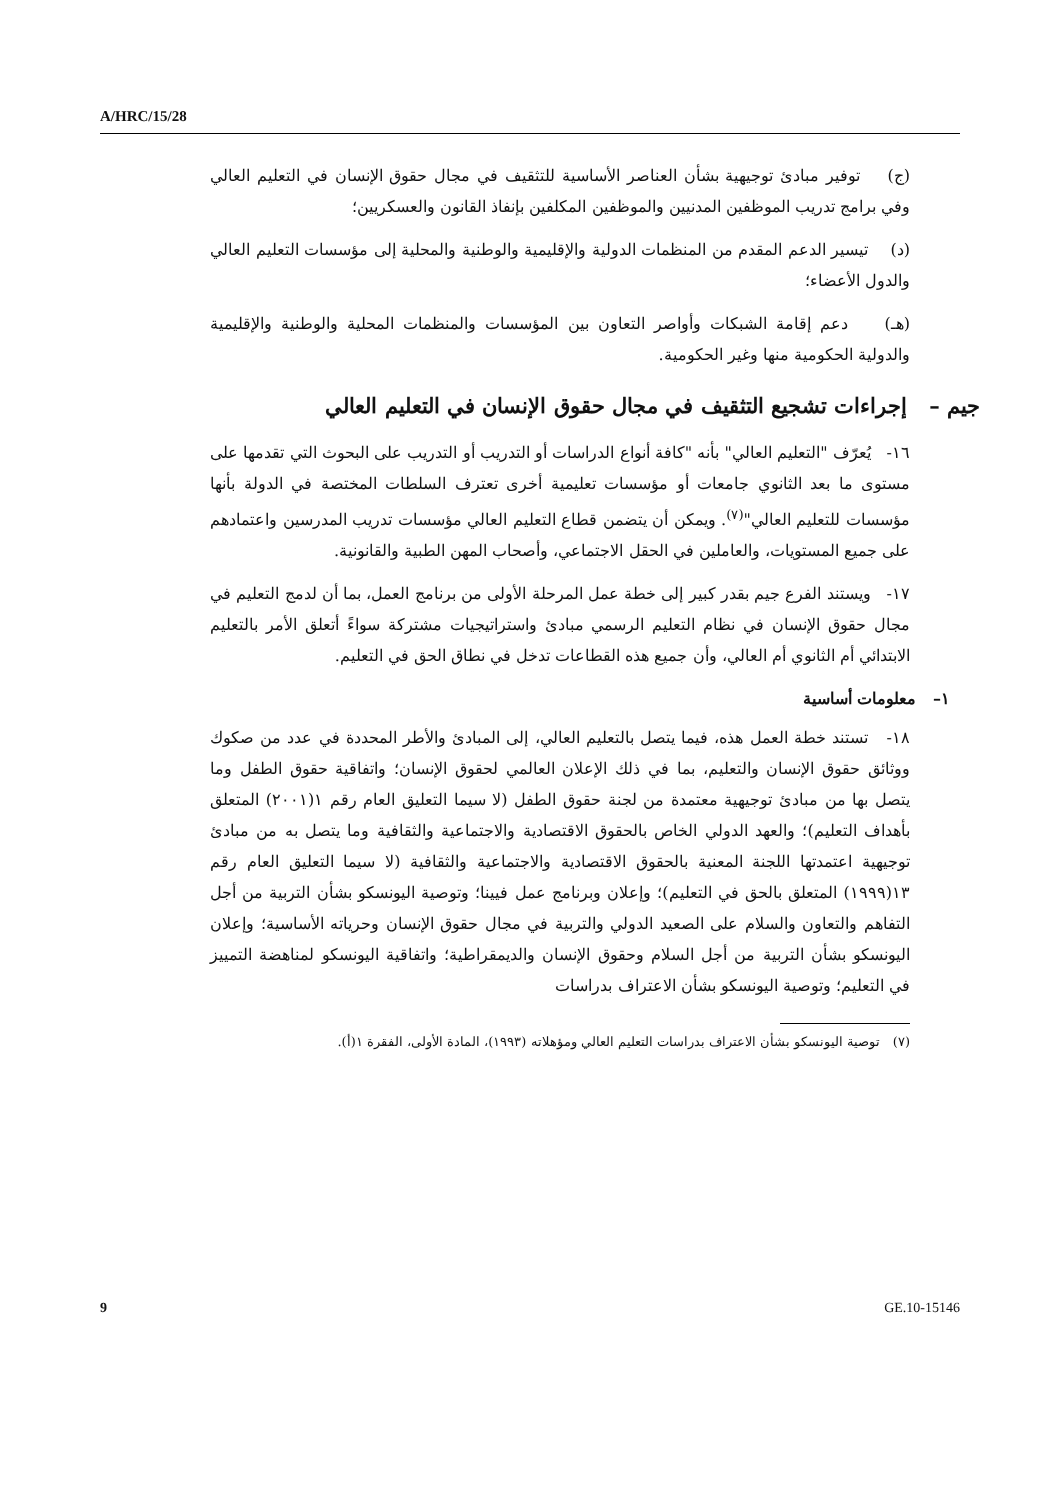A/HRC/15/28
(ج) توفير مبادئ توجيهية بشأن العناصر الأساسية للتثقيف في مجال حقوق الإنسان في التعليم العالي وفي برامج تدريب الموظفين المدنيين والموظفين المكلفين بإنفاذ القانون والعسكريين؛
(د) تيسير الدعم المقدم من المنظمات الدولية والإقليمية والوطنية والمحلية إلى مؤسسات التعليم العالي والدول الأعضاء؛
(هـ) دعم إقامة الشبكات وأواصر التعاون بين المؤسسات والمنظمات المحلية والوطنية والإقليمية والدولية الحكومية منها وغير الحكومية.
جيم – إجراءات تشجيع التثقيف في مجال حقوق الإنسان في التعليم العالي
١٦- يُعرّف "التعليم العالي" بأنه "كافة أنواع الدراسات أو التدريب أو التدريب على البحوث التي تقدمها على مستوى ما بعد الثانوي جامعات أو مؤسسات تعليمية أخرى تعترف السلطات المختصة في الدولة بأنها مؤسسات للتعليم العالي"<sup>(٧)</sup>. ويمكن أن يتضمن قطاع التعليم العالي مؤسسات تدريب المدرسين واعتمادهم على جميع المستويات، والعاملين في الحقل الاجتماعي، وأصحاب المهن الطبية والقانونية.
١٧- ويستند الفرع جيم بقدر كبير إلى خطة عمل المرحلة الأولى من برنامج العمل، بما أن لدمج التعليم في مجال حقوق الإنسان في نظام التعليم الرسمي مبادئ واستراتيجيات مشتركة سواءً أتعلق الأمر بالتعليم الابتدائي أم الثانوي أم العالي، وأن جميع هذه القطاعات تدخل في نطاق الحق في التعليم.
١– معلومات أساسية
١٨- تستند خطة العمل هذه، فيما يتصل بالتعليم العالي، إلى المبادئ والأطر المحددة في عدد من صكوك ووثائق حقوق الإنسان والتعليم، بما في ذلك الإعلان العالمي لحقوق الإنسان؛ واتفاقية حقوق الطفل وما يتصل بها من مبادئ توجيهية معتمدة من لجنة حقوق الطفل (لا سيما التعليق العام رقم ١(٢٠٠١) المتعلق بأهداف التعليم)؛ والعهد الدولي الخاص بالحقوق الاقتصادية والاجتماعية والثقافية وما يتصل به من مبادئ توجيهية اعتمدتها اللجنة المعنية بالحقوق الاقتصادية والاجتماعية والثقافية (لا سيما التعليق العام رقم ١٣(١٩٩٩) المتعلق بالحق في التعليم)؛ وإعلان وبرنامج عمل فيينا؛ وتوصية اليونسكو بشأن التربية من أجل التفاهم والتعاون والسلام على الصعيد الدولي والتربية في مجال حقوق الإنسان وحرياته الأساسية؛ وإعلان اليونسكو بشأن التربية من أجل السلام وحقوق الإنسان والديمقراطية؛ واتفاقية اليونسكو لمناهضة التمييز في التعليم؛ وتوصية اليونسكو بشأن الاعتراف بدراسات
(٧) توصية اليونسكو بشأن الاعتراف بدراسات التعليم العالي ومؤهلاته (١٩٩٣)، المادة الأولى، الفقرة ١(أ).
9 GE.10-15146